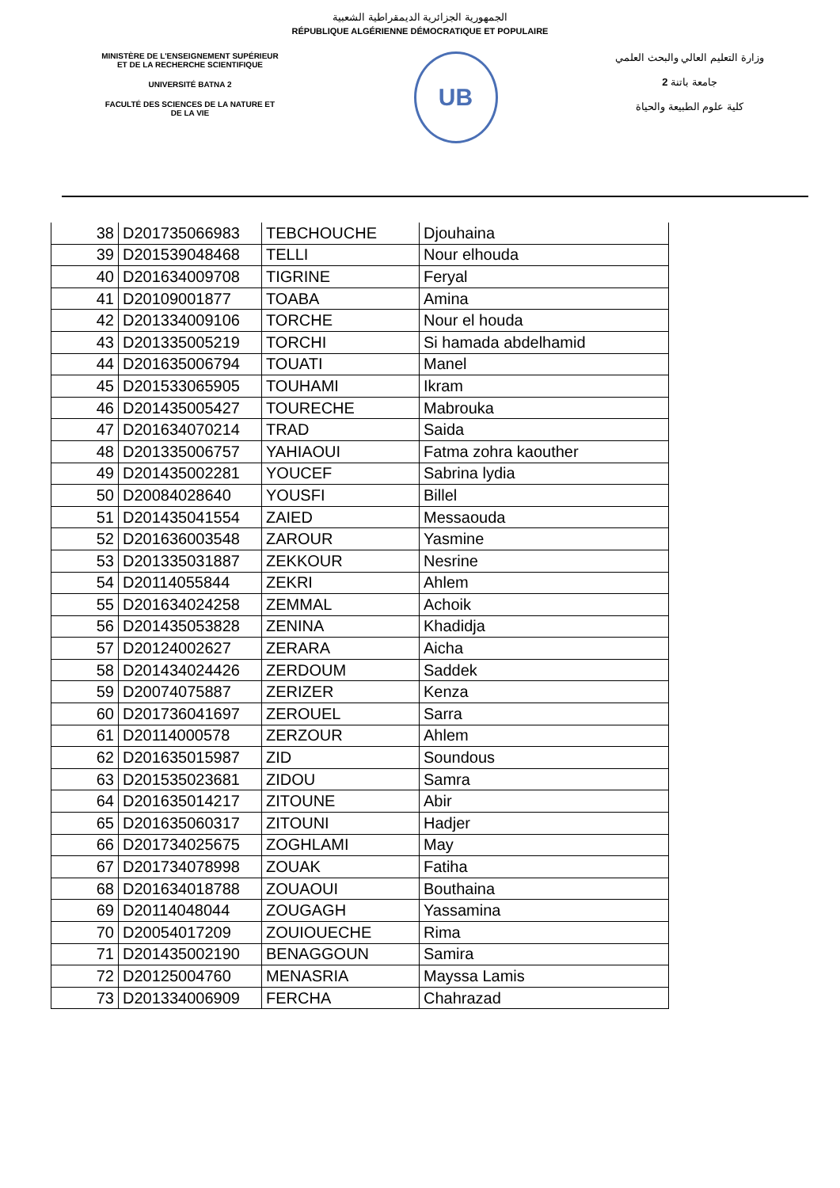الجمهورية الجزائرية الديمقراطية الشعبية
RÉPUBLIQUE ALGÉRIENNE DÉMOCRATIQUE ET POPULAIRE
MINISTÈRE DE L'ENSEIGNEMENT SUPÉRIEUR
ET DE LA RECHERCHE SCIENTIFIQUE
UNIVERSITÉ BATNA 2
FACULTÉ DES SCIENCES DE LA NATURE ET
DE LA VIE
UB
وزارة التعليم العالي والبحث العلمي
جامعة باتنة 2
كلية علوم الطبيعة والحياة
| 38 | D201735066983 | TEBCHOUCHE | Djouhaina |
| 39 | D201539048468 | TELLI | Nour elhouda |
| 40 | D201634009708 | TIGRINE | Feryal |
| 41 | D20109001877 | TOABA | Amina |
| 42 | D201334009106 | TORCHE | Nour el houda |
| 43 | D201335005219 | TORCHI | Si hamada abdelhamid |
| 44 | D201635006794 | TOUATI | Manel |
| 45 | D201533065905 | TOUHAMI | Ikram |
| 46 | D201435005427 | TOURECHE | Mabrouka |
| 47 | D201634070214 | TRAD | Saida |
| 48 | D201335006757 | YAHIAOUI | Fatma zohra kaouther |
| 49 | D201435002281 | YOUCEF | Sabrina lydia |
| 50 | D20084028640 | YOUSFI | Billel |
| 51 | D201435041554 | ZAIED | Messaouda |
| 52 | D201636003548 | ZAROUR | Yasmine |
| 53 | D201335031887 | ZEKKOUR | Nesrine |
| 54 | D20114055844 | ZEKRI | Ahlem |
| 55 | D201634024258 | ZEMMAL | Achoik |
| 56 | D201435053828 | ZENINA | Khadidja |
| 57 | D20124002627 | ZERARA | Aicha |
| 58 | D201434024426 | ZERDOUM | Saddek |
| 59 | D20074075887 | ZERIZER | Kenza |
| 60 | D201736041697 | ZEROUEL | Sarra |
| 61 | D20114000578 | ZERZOUR | Ahlem |
| 62 | D201635015987 | ZID | Soundous |
| 63 | D201535023681 | ZIDOU | Samra |
| 64 | D201635014217 | ZITOUNE | Abir |
| 65 | D201635060317 | ZITOUNI | Hadjer |
| 66 | D201734025675 | ZOGHLAMI | May |
| 67 | D201734078998 | ZOUAK | Fatiha |
| 68 | D201634018788 | ZOUAOUI | Bouthaina |
| 69 | D20114048044 | ZOUGAGH | Yassamina |
| 70 | D20054017209 | ZOUIOUECHE | Rima |
| 71 | D201435002190 | BENAGGOUN | Samira |
| 72 | D20125004760 | MENASRIA | Mayssa Lamis |
| 73 | D201334006909 | FERCHA | Chahrazad |